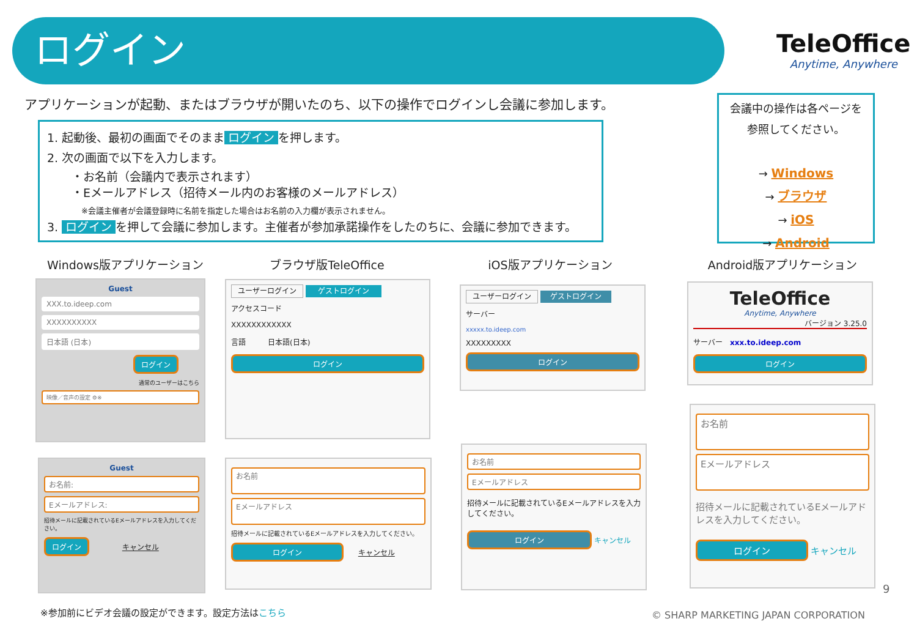ログイン TeleOffice
Anytime, Anywhere
アプリケーションが起動、またはブラウザが開いたのち、以下の操作でログインし会議に参加します。
1. 起動後、最初の画面でそのまま ログイン を押します。
2. 次の画面で以下を入力します。
・お名前（会議内で表示されます）
・Eメールアドレス（招待メール内のお客様のメールアドレス）
※会議主催者が会議登録時に名前を指定した場合はお名前の入力欄が表示されません。
3. ログイン を押して会議に参加します。主催者が参加承諾操作をしたのちに、会議に参加できます。
会議中の操作は各ページを
参照してください。
→ Windows
→ ブラウザ
→ iOS
→ Android
Windows版アプリケーション ブラウザ版TeleOffice iOS版アプリケーション Android版アプリケーション
Guest
XXX.to.ideep.com
XXXXXXXXXX
日本語 (日本)
ログイン
通常のユーザーはこちら
映像／音声の設定 ⚙※
Guest
お名前:
Eメールアドレス:
招待メールに記載されているEメールアドレスを入力してください。
ログイン
キャンセル
ユーザーログイン ゲストログイン
アクセスコード
XXXXXXXXXXXX
言語　　　日本語(日本)
ログイン
お名前
Eメールアドレス
招待メールに記載されているEメールアドレスを入力してください。
ログイン
キャンセル
ユーザーログイン ゲストログイン
サーバー
xxxxx.to.ideep.com
XXXXXXXXX
ログイン
お名前
Eメールアドレス
招待メールに記載されているEメールアドレスを入力してください。
ログイン
キャンセル
TeleOffice
Anytime, Anywhere
バージョン 3.25.0
サーバー　xxx.to.ideep.com
ログイン
お名前
Eメールアドレス
招待メールに記載されているEメールアドレスを入力してください。
ログイン
キャンセル
9
※参加前にビデオ会議の設定ができます。設定方法はこちら
© SHARP MARKETING JAPAN CORPORATION